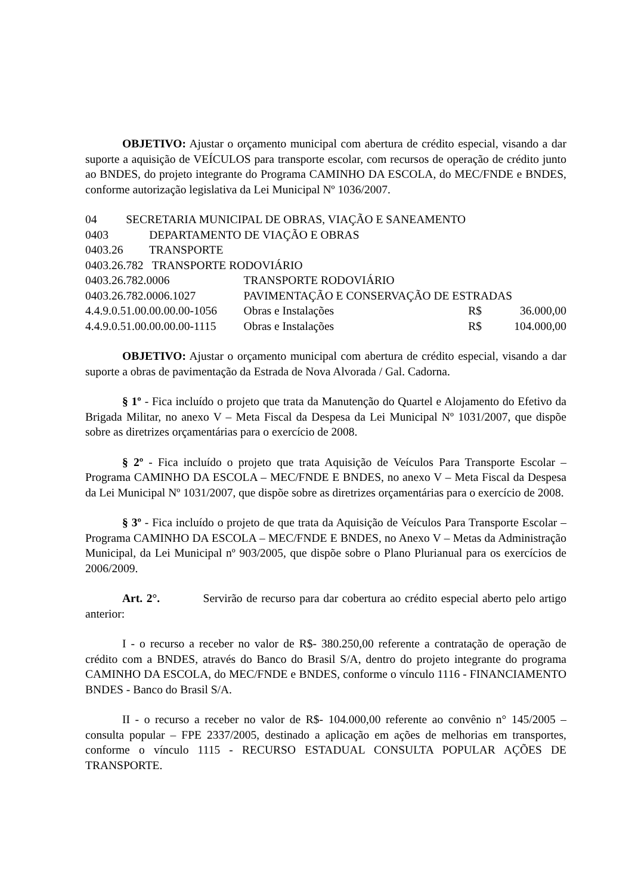OBJETIVO: Ajustar o orçamento municipal com abertura de crédito especial, visando a dar suporte a aquisição de VEÍCULOS para transporte escolar, com recursos de operação de crédito junto ao BNDES, do projeto integrante do Programa CAMINHO DA ESCOLA, do MEC/FNDE e BNDES, conforme autorização legislativa da Lei Municipal Nº 1036/2007.
| 04 SECRETARIA MUNICIPAL DE OBRAS, VIAÇÃO E SANEAMENTO | | | |
| 0403 DEPARTAMENTO DE VIAÇÃO E OBRAS | | | |
| 0403.26 TRANSPORTE | | | |
| 0403.26.782 TRANSPORTE RODOVIÁRIO | | | |
| 0403.26.782.0006 | TRANSPORTE RODOVIÁRIO | | |
| 0403.26.782.0006.1027 | PAVIMENTAÇÃO E CONSERVAÇÃO DE ESTRADAS | | |
| 4.4.9.0.51.00.00.00.00-1056 | Obras e Instalações | R$ | 36.000,00 |
| 4.4.9.0.51.00.00.00.00-1115 | Obras e Instalações | R$ | 104.000,00 |
OBJETIVO: Ajustar o orçamento municipal com abertura de crédito especial, visando a dar suporte a obras de pavimentação da Estrada de Nova Alvorada / Gal. Cadorna.
§ 1º - Fica incluído o projeto que trata da Manutenção do Quartel e Alojamento do Efetivo da Brigada Militar, no anexo V – Meta Fiscal da Despesa da Lei Municipal Nº 1031/2007, que dispõe sobre as diretrizes orçamentárias para o exercício de 2008.
§ 2º - Fica incluído o projeto que trata Aquisição de Veículos Para Transporte Escolar – Programa CAMINHO DA ESCOLA – MEC/FNDE E BNDES, no anexo V – Meta Fiscal da Despesa da Lei Municipal Nº 1031/2007, que dispõe sobre as diretrizes orçamentárias para o exercício de 2008.
§ 3º - Fica incluído o projeto de que trata da Aquisição de Veículos Para Transporte Escolar – Programa CAMINHO DA ESCOLA – MEC/FNDE E BNDES, no Anexo V – Metas da Administração Municipal, da Lei Municipal nº 903/2005, que dispõe sobre o Plano Plurianual para os exercícios de 2006/2009.
Art. 2°. Servirão de recurso para dar cobertura ao crédito especial aberto pelo artigo anterior:
I - o recurso a receber no valor de R$- 380.250,00 referente a contratação de operação de crédito com a BNDES, através do Banco do Brasil S/A, dentro do projeto integrante do programa CAMINHO DA ESCOLA, do MEC/FNDE e BNDES, conforme o vínculo 1116 - FINANCIAMENTO BNDES - Banco do Brasil S/A.
II - o recurso a receber no valor de R$- 104.000,00 referente ao convênio n° 145/2005 – consulta popular – FPE 2337/2005, destinado a aplicação em ações de melhorias em transportes, conforme o vínculo 1115 - RECURSO ESTADUAL CONSULTA POPULAR AÇÕES DE TRANSPORTE.